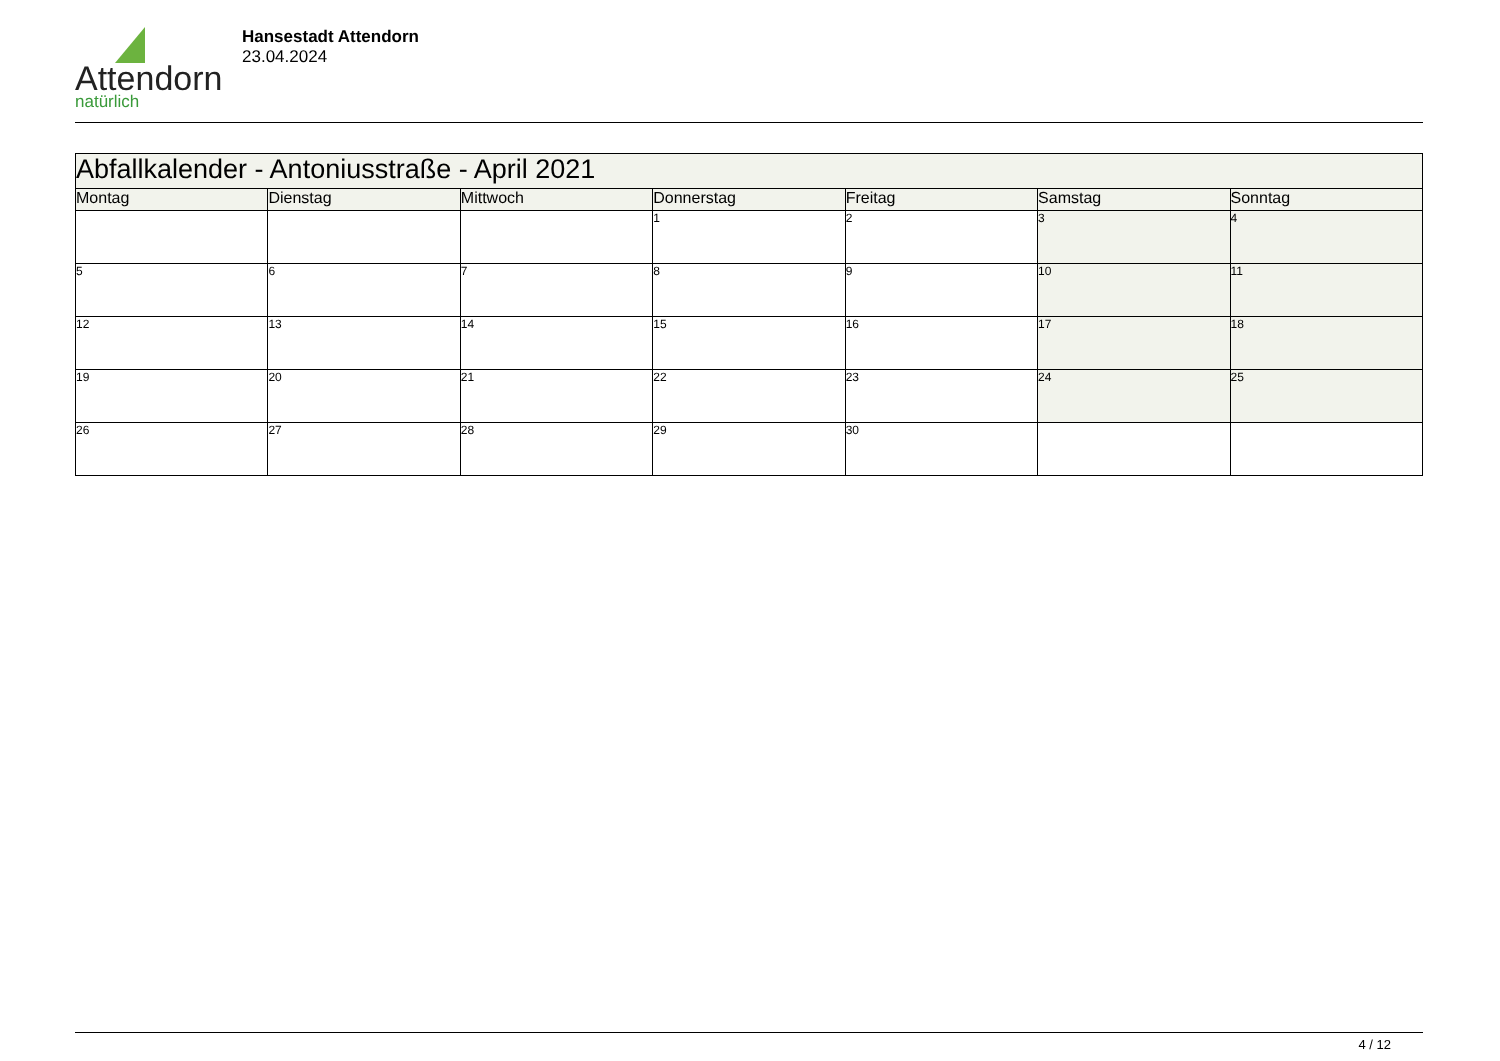Attendorn
natürlich
Hansestadt Attendorn
23.04.2024
| Abfallkalender - Antoniusstraße - April 2021 | | | | | | |
| --- | --- | --- | --- | --- | --- | --- |
| Montag | Dienstag | Mittwoch | Donnerstag | Freitag | Samstag | Sonntag |
| | | | 1 | 2 | 3 | 4 |
| 5 | 6 | 7 | 8 | 9 | 10 | 11 |
| 12 | 13 | 14 | 15 | 16 | 17 | 18 |
| 19 | 20 | 21 | 22 | 23 | 24 | 25 |
| 26 | 27 | 28 | 29 | 30 | | |
4 / 12